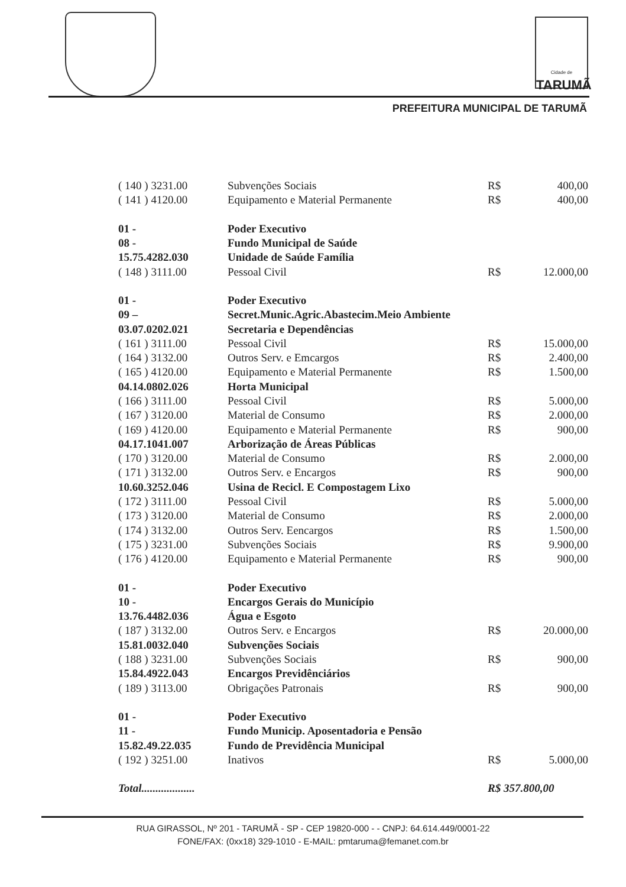Cidade de
TARUMÃ
PREFEITURA MUNICIPAL DE TARUMÃ
| ( 140 ) 3231.00 | Subvenções Sociais | R$ | 400,00 |
| ( 141 ) 4120.00 | Equipamento e Material Permanente | R$ | 400,00 |
| 01 - | Poder Executivo | | |
| 08 - | Fundo Municipal de Saúde | | |
| 15.75.4282.030 | Unidade de Saúde Família | | |
| ( 148 ) 3111.00 | Pessoal Civil | R$ | 12.000,00 |
| 01 - | Poder Executivo | | |
| 09 – | Secret.Munic.Agric.Abastecim.Meio Ambiente | | |
| 03.07.0202.021 | Secretaria e Dependências | | |
| ( 161 ) 3111.00 | Pessoal Civil | R$ | 15.000,00 |
| ( 164 ) 3132.00 | Outros Serv. e Emcargos | R$ | 2.400,00 |
| ( 165 ) 4120.00 | Equipamento e Material Permanente | R$ | 1.500,00 |
| 04.14.0802.026 | Horta Municipal | | |
| ( 166 ) 3111.00 | Pessoal Civil | R$ | 5.000,00 |
| ( 167 ) 3120.00 | Material de Consumo | R$ | 2.000,00 |
| ( 169 ) 4120.00 | Equipamento e Material Permanente | R$ | 900,00 |
| 04.17.1041.007 | Arborização de Áreas Públicas | | |
| ( 170 ) 3120.00 | Material de Consumo | R$ | 2.000,00 |
| ( 171 ) 3132.00 | Outros Serv. e Encargos | R$ | 900,00 |
| 10.60.3252.046 | Usina de Recicl. E Compostagem Lixo | | |
| ( 172 ) 3111.00 | Pessoal Civil | R$ | 5.000,00 |
| ( 173 ) 3120.00 | Material de Consumo | R$ | 2.000,00 |
| ( 174 ) 3132.00 | Outros Serv. Eencargos | R$ | 1.500,00 |
| ( 175 ) 3231.00 | Subvenções Sociais | R$ | 9.900,00 |
| ( 176 ) 4120.00 | Equipamento e Material Permanente | R$ | 900,00 |
| 01 - | Poder Executivo | | |
| 10 - | Encargos Gerais do Município | | |
| 13.76.4482.036 | Água e Esgoto | | |
| ( 187 ) 3132.00 | Outros Serv. e Encargos | R$ | 20.000,00 |
| 15.81.0032.040 | Subvenções Sociais | | |
| ( 188 ) 3231.00 | Subvenções Sociais | R$ | 900,00 |
| 15.84.4922.043 | Encargos Previdênciários | | |
| ( 189 ) 3113.00 | Obrigações Patronais | R$ | 900,00 |
| 01 - | Poder Executivo | | |
| 11 - | Fundo Municip. Aposentadoria e Pensão | | |
| 15.82.49.22.035 | Fundo de Previdência Municipal | | |
| ( 192 ) 3251.00 | Inativos | R$ | 5.000,00 |
| Total................... | | R$ 357.800,00 | |
RUA GIRASSOL, Nº 201 - TARUMÃ - SP - CEP 19820-000 - - CNPJ: 64.614.449/0001-22
FONE/FAX: (0xx18) 329-1010 - E-MAIL: pmtaruma@femanet.com.br